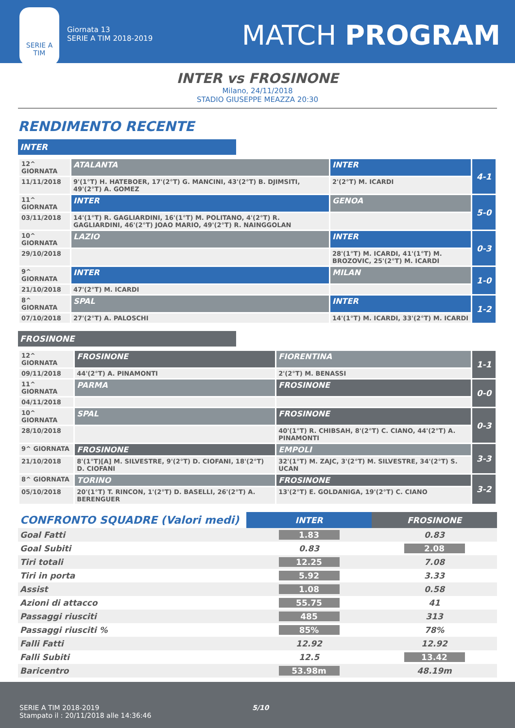SERIE A
TIM
Giornata 13
SERIE A TIM 2018-2019
MATCH PROGRAM
INTER vs FROSINONE
Milano, 24/11/2018
STADIO GIUSEPPE MEAZZA 20:30
RENDIMENTO RECENTE
INTER
| 12^ GIORNATA | ATALANTA | INTER | 4-1 |
| 11/11/2018 | 9'(1°T) H. HATEBOER, 17'(2°T) G. MANCINI, 43'(2°T) B. DJIMSITI, 49'(2°T) A. GOMEZ | 2'(2°T) M. ICARDI | |
| 11^ GIORNATA | INTER | GENOA | 5-0 |
| 03/11/2018 | 14'(1°T) R. GAGLIARDINI, 16'(1°T) M. POLITANO, 4'(2°T) R. GAGLIARDINI, 46'(2°T) JOAO MARIO, 49'(2°T) R. NAINGGOLAN | | |
| 10^ GIORNATA | LAZIO | INTER | 0-3 |
| 29/10/2018 | | 28'(1°T) M. ICARDI, 41'(1°T) M. BROZOVIC, 25'(2°T) M. ICARDI | |
| 9^ GIORNATA | INTER | MILAN | 1-0 |
| 21/10/2018 | 47'(2°T) M. ICARDI | | |
| 8^ GIORNATA | SPAL | INTER | 1-2 |
| 07/10/2018 | 27'(2°T) A. PALOSCHI | 14'(1°T) M. ICARDI, 33'(2°T) M. ICARDI | |
FROSINONE
| 12^ GIORNATA | FROSINONE | FIORENTINA | 1-1 |
| 09/11/2018 | 44'(2°T) A. PINAMONTI | 2'(2°T) M. BENASSI | |
| 11^ GIORNATA | PARMA | FROSINONE | 0-0 |
| 04/11/2018 | | | |
| 10^ GIORNATA | SPAL | FROSINONE | 0-3 |
| 28/10/2018 | | 40'(1°T) R. CHIBSAH, 8'(2°T) C. CIANO, 44'(2°T) A. PINAMONTI | |
| 9^ GIORNATA | FROSINONE | EMPOLI | 3-3 |
| 21/10/2018 | 8'(1°T)[A] M. SILVESTRE, 9'(2°T) D. CIOFANI, 18'(2°T) D. CIOFANI | 32'(1°T) M. ZAJC, 3'(2°T) M. SILVESTRE, 34'(2°T) S. UCAN | |
| 8^ GIORNATA | TORINO | FROSINONE | 3-2 |
| 05/10/2018 | 20'(1°T) T. RINCON, 1'(2°T) D. BASELLI, 26'(2°T) A. BERENGUER | 13'(2°T) E. GOLDANIGA, 19'(2°T) C. CIANO | |
| CONFRONTO SQUADRE (Valori medi) | INTER | FROSINONE |
| Goal Fatti | 1.83 | 0.83 |
| Goal Subiti | 0.83 | 2.08 |
| Tiri totali | 12.25 | 7.08 |
| Tiri in porta | 5.92 | 3.33 |
| Assist | 1.08 | 0.58 |
| Azioni di attacco | 55.75 | 41 |
| Passaggi riusciti | 485 | 313 |
| Passaggi riusciti % | 85% | 78% |
| Falli Fatti | 12.92 | 12.92 |
| Falli Subiti | 12.5 | 13.42 |
| Baricentro | 53.98m | 48.19m |
SERIE A TIM 2018-2019 5/10
Stampato il : 20/11/2018 alle 14:36:46